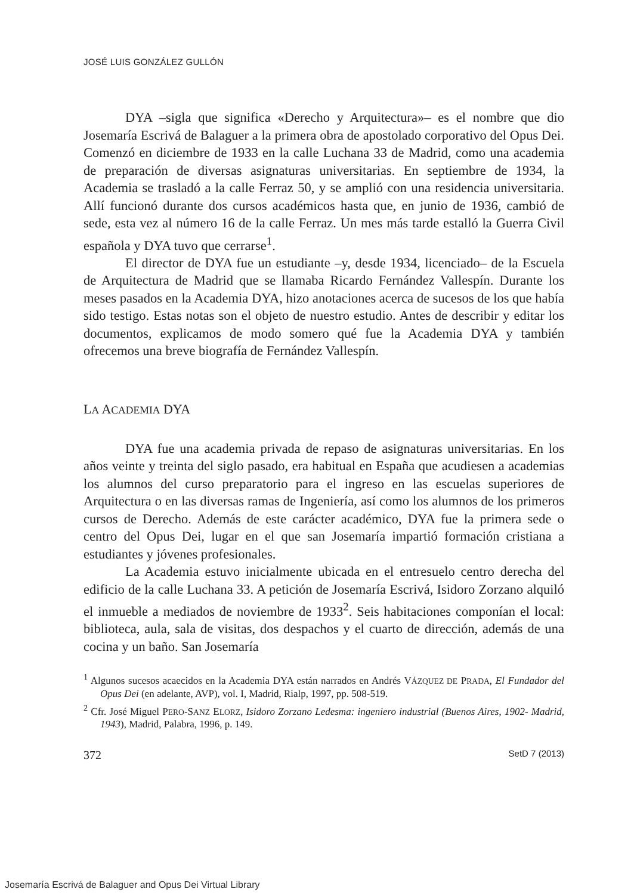JOSÉ LUIS GONZÁLEZ GULLÓN
DYA –sigla que significa «Derecho y Arquitectura»– es el nombre que dio Josemaría Escrivá de Balaguer a la primera obra de apostolado corporativo del Opus Dei. Comenzó en diciembre de 1933 en la calle Luchana 33 de Madrid, como una academia de preparación de diversas asignaturas universitarias. En septiembre de 1934, la Academia se trasladó a la calle Ferraz 50, y se amplió con una residencia universitaria. Allí funcionó durante dos cursos académicos hasta que, en junio de 1936, cambió de sede, esta vez al número 16 de la calle Ferraz. Un mes más tarde estalló la Guerra Civil española y DYA tuvo que cerrarse<sup>1</sup>.
El director de DYA fue un estudiante –y, desde 1934, licenciado– de la Escuela de Arquitectura de Madrid que se llamaba Ricardo Fernández Vallespín. Durante los meses pasados en la Academia DYA, hizo anotaciones acerca de sucesos de los que había sido testigo. Estas notas son el objeto de nuestro estudio. Antes de describir y editar los documentos, explicamos de modo somero qué fue la Academia DYA y también ofrecemos una breve biografía de Fernández Vallespín.
LA ACADEMIA DYA
DYA fue una academia privada de repaso de asignaturas universitarias. En los años veinte y treinta del siglo pasado, era habitual en España que acudiesen a academias los alumnos del curso preparatorio para el ingreso en las escuelas superiores de Arquitectura o en las diversas ramas de Ingeniería, así como los alumnos de los primeros cursos de Derecho. Además de este carácter académico, DYA fue la primera sede o centro del Opus Dei, lugar en el que san Josemaría impartió formación cristiana a estudiantes y jóvenes profesionales.
La Academia estuvo inicialmente ubicada en el entresuelo centro derecha del edificio de la calle Luchana 33. A petición de Josemaría Escrivá, Isidoro Zorzano alquiló el inmueble a mediados de noviembre de 1933<sup>2</sup>. Seis habitaciones componían el local: biblioteca, aula, sala de visitas, dos despachos y el cuarto de dirección, además de una cocina y un baño. San Josemaría
<sup>1</sup> Algunos sucesos acaecidos en la Academia DYA están narrados en Andrés VÁZQUEZ DE PRADA, El Fundador del Opus Dei (en adelante, AVP), vol. I, Madrid, Rialp, 1997, pp. 508-519.
<sup>2</sup> Cfr. José Miguel PERO-SANZ ELORZ, Isidoro Zorzano Ledesma: ingeniero industrial (Buenos Aires, 1902- Madrid, 1943), Madrid, Palabra, 1996, p. 149.
372 SetD 7 (2013)
Josemaría Escrivá de Balaguer and Opus Dei Virtual Library